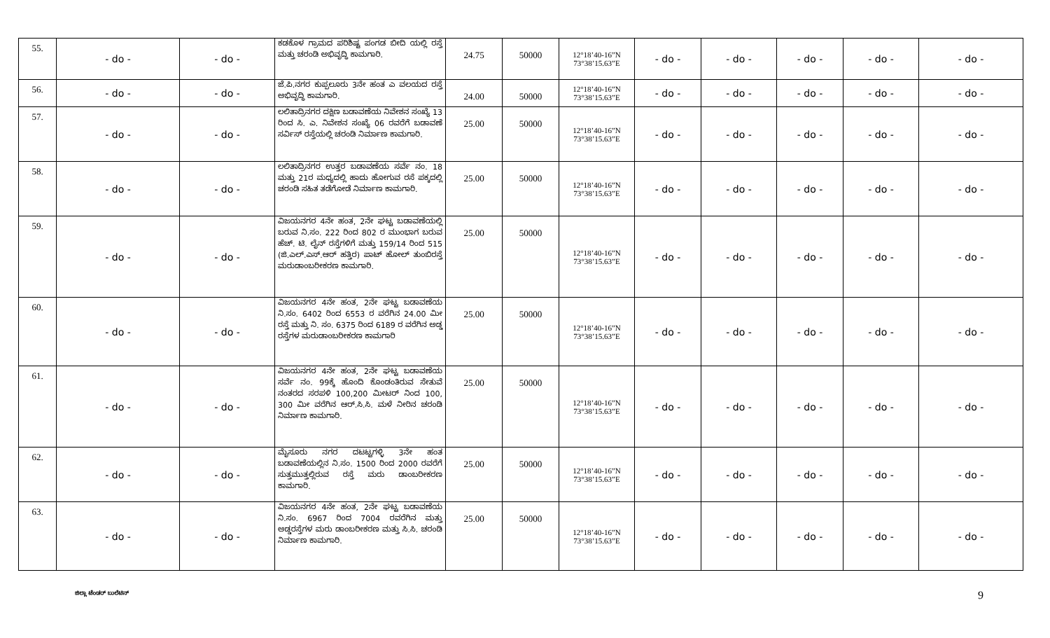| 55. | - do - | - do - | ಕಡಕೊಳ ಗ್ರಾಮದ ಪರಿಶಿಷ್ಟ ಪಂಗಡ ಬೀದಿ ಯಲ್ಲಿ ರಸ್ತೆ ಮತ್ತು ಚರಂಡಿ ಅಭಿವೃದ್ಧಿ ಕಾಮಗಾರಿ. | 24.75 | 50000 | 12°18’40-16”N 73°38’15.63”E | - do - | - do - | - do - | - do - | - do - |
| 56. | - do - | - do - | ಜೆ.ಪಿ.ನಗರ ಕುಪ್ಪಲೂರು 3ನೇ ಹಂತ ಎ ವಲಯದ ರಸ್ತೆ ಅಭಿವೃದ್ಧಿ ಕಾಮಗಾರಿ. | 24.00 | 50000 | 12°18’40-16”N 73°38’15.63”E | - do - | - do - | - do - | - do - | - do - |
| 57. | - do - | - do - | ಲಲಿತಾದ್ರಿನಗರ ದಕ್ಷಿಣ ಬಡಾವಣೆಯ ನಿವೇಶನ ಸಂಖ್ಯೆ 13 ರಿಂದ ಸಿ. ಎ. ನಿವೇಶನ ಸಂಖ್ಯೆ 06 ರವರೆಗೆ ಬಡಾವಣೆ ಸರ್ವಿಸ್ ರಸ್ತೆಯಲ್ಲಿ ಚರಂಡಿ ನಿರ್ಮಾಣ ಕಾಮಗಾರಿ. | 25.00 | 50000 | 12°18’40-16”N 73°38’15.63”E | - do - | - do - | - do - | - do - | - do - |
| 58. | - do - | - do - | ಲಲಿತಾದ್ರಿನಗರ ಉತ್ತರ ಬಡಾವಣೆಯ ಸರ್ವೆ ನಂ. 18 ಮತ್ತು 21ರ ಮಧ್ಯದಲ್ಲಿ ಹಾದು ಹೋಗುವ ರಸೆ ಪಕ್ಕದಲ್ಲಿ ಚರಂಡಿ ಸಹಿತ ತಡೆಗೋಡೆ ನಿರ್ಮಾಣ ಕಾಮಗಾರಿ. | 25.00 | 50000 | 12°18’40-16”N 73°38’15.63”E | - do - | - do - | - do - | - do - | - do - |
| 59. | - do - | - do - | ವಿಜಯನಗರ 4ನೇ ಹಂತ, 2ನೇ ಘಟ್ಟ ಬಡಾವಣೆಯಲ್ಲಿ ಬರುವ ನಿ.ಸಂ. 222 ರಿಂದ 802 ರ ಮುಂಭಾಗ ಬರುವ ಹೆಚ್. ಟಿ. ಲೈನ್ ರಸ್ತೆಗಳಿಗೆ ಮತ್ತು 159/14 ರಿಂದ 515 (ಜಿ.ಎಲ್.ಎಸ್.ಆರ್ ಹತ್ತಿರ) ಪಾಟ್ ಹೋಲ್ ತುಂಬಿರಸ್ತೆ ಮರುಡಾಂಬರೀಕರಣ ಕಾಮಗಾರಿ. | 25.00 | 50000 | 12°18’40-16”N 73°38’15.63”E | - do - | - do - | - do - | - do - | - do - |
| 60. | - do - | - do - | ವಿಜಯನಗರ 4ನೇ ಹಂತ, 2ನೇ ಘಟ್ಟ ಬಡಾವಣೆಯ ನಿ.ಸಂ. 6402 ರಿಂದ 6553 ರ ವರೆಗಿನ 24.00 ಮೀ ರಸ್ತೆ ಮತ್ತು ನಿ. ಸಂ. 6375 ರಿಂದ 6189 ರ ವರೆಗಿನ ಅಡ್ಡ ರಸ್ತೆಗಳ ಮರುಡಾಂಬರೀಕರಣ ಕಾಮಗಾರಿ | 25.00 | 50000 | 12°18’40-16”N 73°38’15.63”E | - do - | - do - | - do - | - do - | - do - |
| 61. | - do - | - do - | ವಿಜಯನಗರ 4ನೇ ಹಂತ, 2ನೇ ಘಟ್ಟ ಬಡಾವಣೆಯ ಸರ್ವೆ ನಂ. 99ಕ್ಕೆ ಹೊಂದಿ ಕೊಂಡಂತಿರುವ ಸೇತುವೆ ನಂತರದ ಸರಪಳಿ 100,200 ಮೀಟರ್ ನಿಂದ 100, 300 ಮೀ ವರೆಗಿನ ಆರ್.ಸಿ.ಸಿ. ಮಳೆ ನೀರಿನ ಚರಂಡಿ ನಿರ್ಮಾಣ ಕಾಮಗಾರಿ. | 25.00 | 50000 | 12°18’40-16”N 73°38’15.63”E | - do - | - do - | - do - | - do - | - do - |
| 62. | - do - | - do - | ಮೈಸೂರು ನಗರ ದಟಟ್ಟಗಳ್ಳಿ 3ನೇ ಹಂತ ಬಡಾವಣೆಯಲ್ಲಿನ ನಿ.ಸಂ. 1500 ರಿಂದ 2000 ರವರೆಗೆ ಸುತ್ತಮುತ್ತಲ್ಲಿರುವ ರಸ್ತೆ ಮರು ಡಾಂಬರೀಕರಣ ಕಾಮಗಾರಿ. | 25.00 | 50000 | 12°18’40-16”N 73°38’15.63”E | - do - | - do - | - do - | - do - | - do - |
| 63. | - do - | - do - | ವಿಜಯನಗರ 4ನೇ ಹಂತ, 2ನೇ ಘಟ್ಟ ಬಡಾವಣೆಯ ನಿ.ಸಂ. 6967 ರಿಂದ 7004 ರವರೆಗಿನ ಮತ್ತು ಅಡ್ಡರಸ್ತೆಗಳ ಮರು ಡಾಂಬರೀಕರಣ ಮತ್ತು ಸಿ.ಸಿ. ಚರಂಡಿ ನಿರ್ಮಾಣ ಕಾಮಗಾರಿ. | 25.00 | 50000 | 12°18’40-16”N 73°38’15.63”E | - do - | - do - | - do - | - do - | - do - |
ಜಿಲ್ಲಾ ಟೆಂಡರ್ ಬುಲೆಟಿನ್ 9